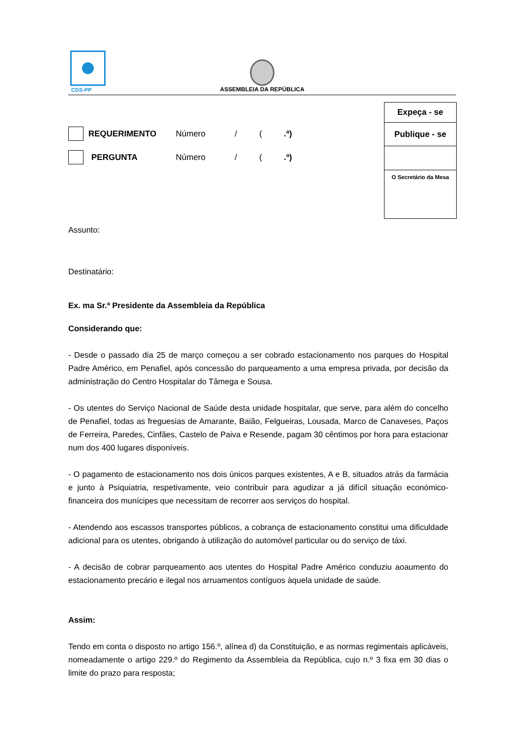CDS-PP
ASSEMBLEIA DA REPÚBLICA
Expeça - se
Publique - se
O Secretário da Mesa
REQUERIMENTO Número / (.ª)
PERGUNTA Número / (.ª)
Assunto:
Destinatário:
Ex. ma Sr.ª Presidente da Assembleia da República
Considerando que:
- Desde o passado dia 25 de março começou a ser cobrado estacionamento nos parques do Hospital Padre Américo, em Penafiel, após concessão do parqueamento a uma empresa privada, por decisão da administração do Centro Hospitalar do Tâmega e Sousa.
- Os utentes do Serviço Nacional de Saúde desta unidade hospitalar, que serve, para além do concelho de Penafiel, todas as freguesias de Amarante, Baião, Felgueiras, Lousada, Marco de Canaveses, Paços de Ferreira, Paredes, Cinfães, Castelo de Paiva e Resende, pagam 30 cêntimos por hora para estacionar num dos 400 lugares disponíveis.
- O pagamento de estacionamento nos dois únicos parques existentes, A e B, situados atrás da farmácia e junto à Psiquiatria, respetivamente, veio contribuir para agudizar a já difícil situação económico-financeira dos munícipes que necessitam de recorrer aos serviços do hospital.
- Atendendo aos escassos transportes públicos, a cobrança de estacionamento constitui uma dificuldade adicional para os utentes, obrigando à utilização do automóvel particular ou do serviço de táxi.
- A decisão de cobrar parqueamento aos utentes do Hospital Padre Américo conduziu aoaumento do estacionamento precário e ilegal nos arruamentos contíguos àquela unidade de saúde.
Assim:
Tendo em conta o disposto no artigo 156.º, alínea d) da Constituição, e as normas regimentais aplicáveis, nomeadamente o artigo 229.º do Regimento da Assembleia da República, cujo n.º 3 fixa em 30 dias o limite do prazo para resposta;